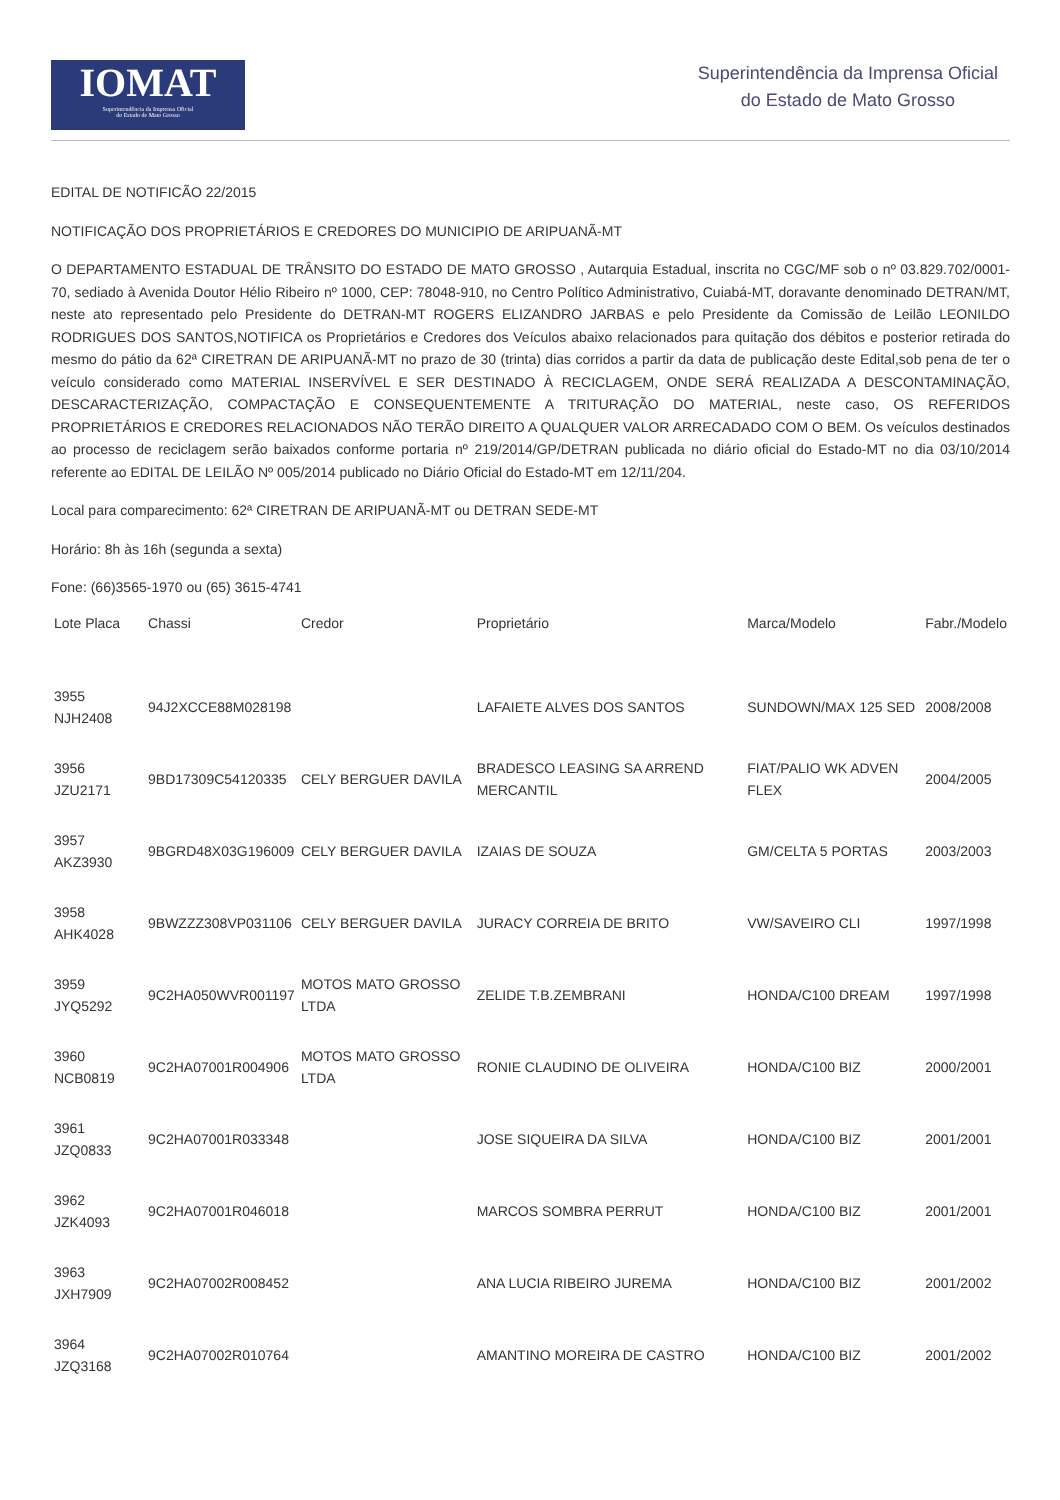IOMAT
Superintendência da Imprensa Oficial
do Estado de Mato Grosso
Superintendência da Imprensa Oficial
do Estado de Mato Grosso
EDITAL DE NOTIFICÃO 22/2015
NOTIFICAÇÃO DOS PROPRIETÁRIOS E CREDORES DO MUNICIPIO DE ARIPUANÃ-MT
O DEPARTAMENTO ESTADUAL DE TRÂNSITO DO ESTADO DE MATO GROSSO , Autarquia Estadual, inscrita no CGC/MF sob o nº 03.829.702/0001-70, sediado à Avenida Doutor Hélio Ribeiro nº 1000, CEP: 78048-910, no Centro Político Administrativo, Cuiabá-MT, doravante denominado DETRAN/MT, neste ato representado pelo Presidente do DETRAN-MT ROGERS ELIZANDRO JARBAS e pelo Presidente da Comissão de Leilão LEONILDO RODRIGUES DOS SANTOS,NOTIFICA os Proprietários e Credores dos Veículos abaixo relacionados para quitação dos débitos e posterior retirada do mesmo do pátio da 62ª CIRETRAN DE ARIPUANÃ-MT no prazo de 30 (trinta) dias corridos a partir da data de publicação deste Edital,sob pena de ter o veículo considerado como MATERIAL INSERVÍVEL E SER DESTINADO À RECICLAGEM, ONDE SERÁ REALIZADA A DESCONTAMINAÇÃO, DESCARACTERIZAÇÃO, COMPACTAÇÃO E CONSEQUENTEMENTE A TRITURAÇÃO DO MATERIAL, neste caso, OS REFERIDOS PROPRIETÁRIOS E CREDORES RELACIONADOS NÃO TERÃO DIREITO A QUALQUER VALOR ARRECADADO COM O BEM. Os veículos destinados ao processo de reciclagem serão baixados conforme portaria nº 219/2014/GP/DETRAN publicada no diário oficial do Estado-MT no dia 03/10/2014 referente ao EDITAL DE LEILÃO Nº 005/2014 publicado no Diário Oficial do Estado-MT em 12/11/204.
Local para comparecimento: 62ª CIRETRAN DE ARIPUANÃ-MT ou DETRAN SEDE-MT
Horário: 8h às 16h (segunda a sexta)
Fone: (66)3565-1970 ou (65) 3615-4741
| Lote Placa | Chassi | Credor | Proprietário | Marca/Modelo | Fabr./Modelo |
| --- | --- | --- | --- | --- | --- |
| 3955 NJH2408 | 94J2XCCE88M028198 | | LAFAIETE ALVES DOS SANTOS | SUNDOWN/MAX 125 SED | 2008/2008 |
| 3956 JZU2171 | 9BD17309C54120335 | CELY BERGUER DAVILA | BRADESCO LEASING SA ARREND MERCANTIL | FIAT/PALIO WK ADVEN FLEX | 2004/2005 |
| 3957 AKZ3930 | 9BGRD48X03G196009 | CELY BERGUER DAVILA | IZAIAS DE SOUZA | GM/CELTA 5 PORTAS | 2003/2003 |
| 3958 AHK4028 | 9BWZZZ308VP031106 | CELY BERGUER DAVILA | JURACY CORREIA DE BRITO | VW/SAVEIRO CLI | 1997/1998 |
| 3959 JYQ5292 | 9C2HA050WVR001197 | MOTOS MATO GROSSO LTDA | ZELIDE T.B.ZEMBRANI | HONDA/C100 DREAM | 1997/1998 |
| 3960 NCB0819 | 9C2HA07001R004906 | MOTOS MATO GROSSO LTDA | RONIE CLAUDINO DE OLIVEIRA | HONDA/C100 BIZ | 2000/2001 |
| 3961 JZQ0833 | 9C2HA07001R033348 | | JOSE SIQUEIRA DA SILVA | HONDA/C100 BIZ | 2001/2001 |
| 3962 JZK4093 | 9C2HA07001R046018 | | MARCOS SOMBRA PERRUT | HONDA/C100 BIZ | 2001/2001 |
| 3963 JXH7909 | 9C2HA07002R008452 | | ANA LUCIA RIBEIRO JUREMA | HONDA/C100 BIZ | 2001/2002 |
| 3964 JZQ3168 | 9C2HA07002R010764 | | AMANTINO MOREIRA DE CASTRO | HONDA/C100 BIZ | 2001/2002 |